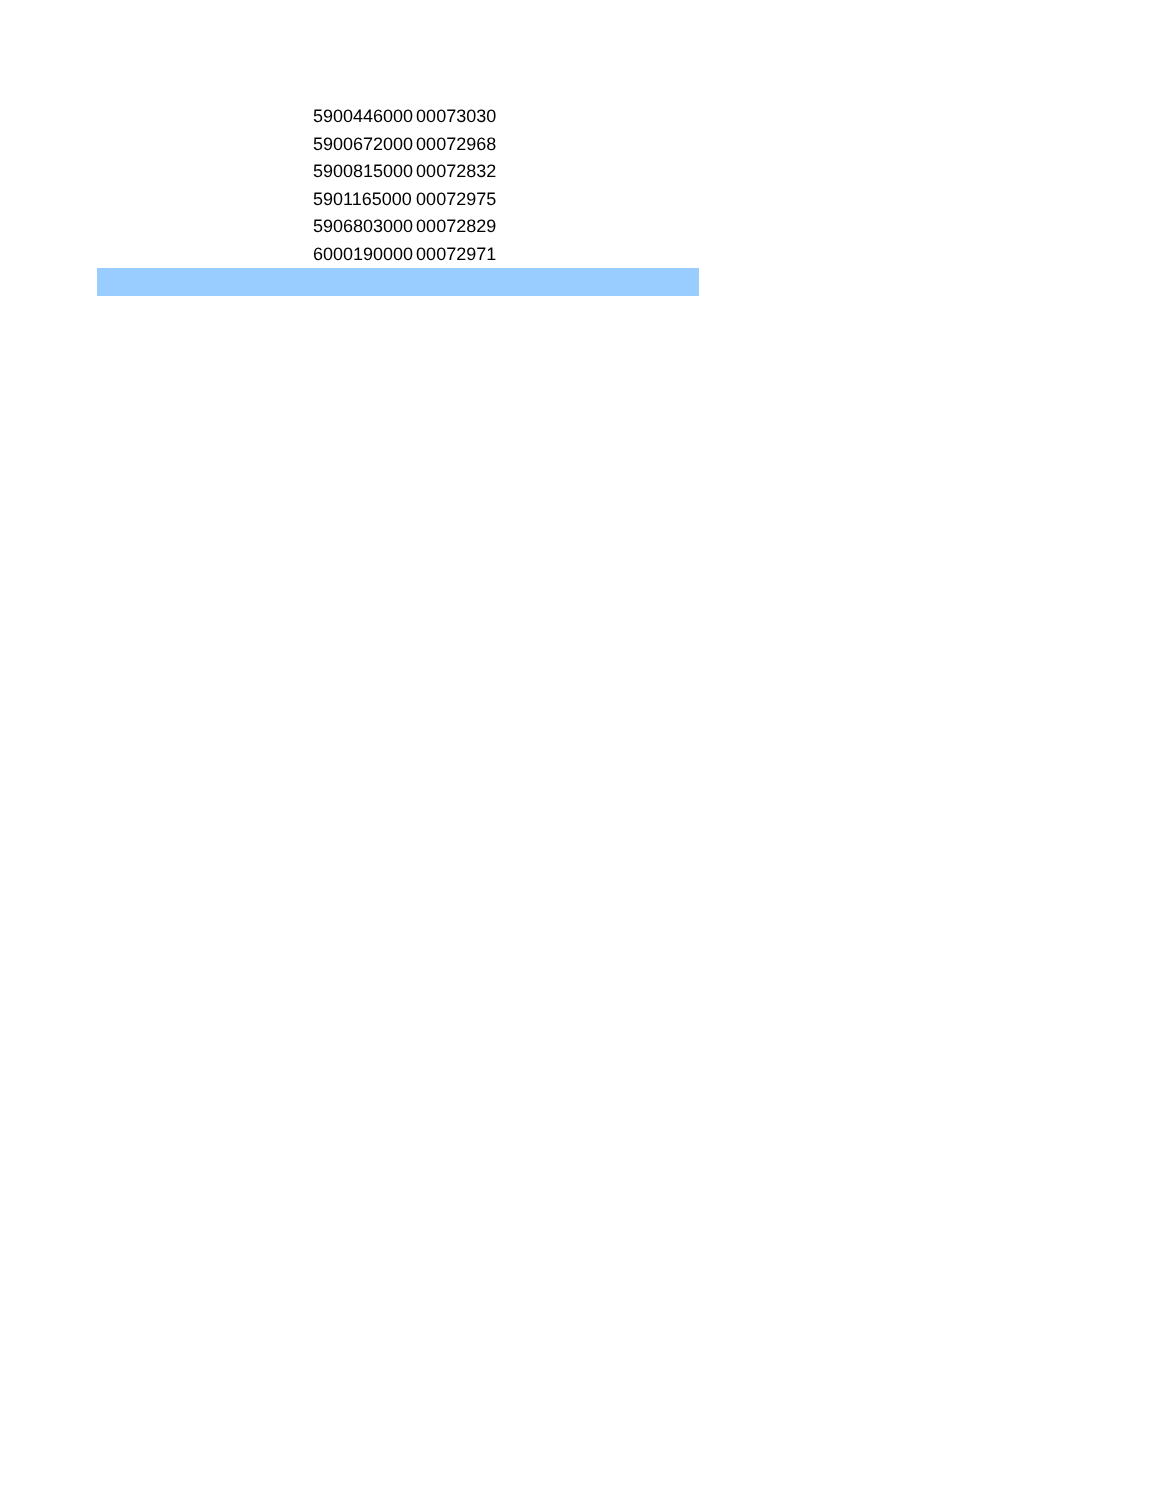| 5900446000 | 00073030 |
| 5900672000 | 00072968 |
| 5900815000 | 00072832 |
| 5901165000 | 00072975 |
| 5906803000 | 00072829 |
| 6000190000 | 00072971 |